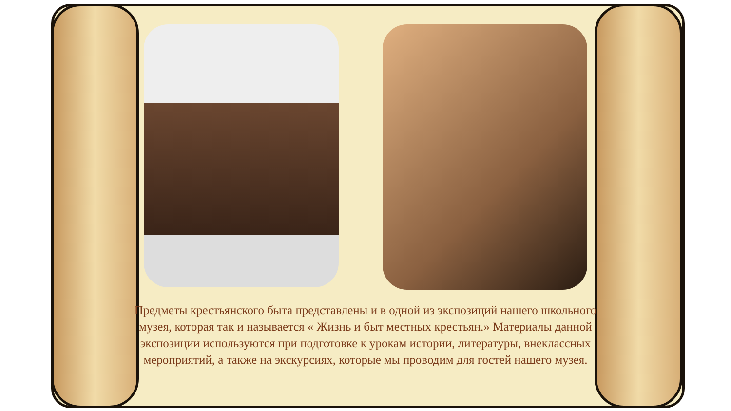Предметы крестьянского быта представлены и в одной из экспозиций нашего школьного музея, которая так и называется « Жизнь и быт местных крестьян.» Материалы данной экспозиции используются при подготовке к урокам истории, литературы, внеклассных мероприятий, а также на экскурсиях, которые мы проводим для гостей нашего музея.